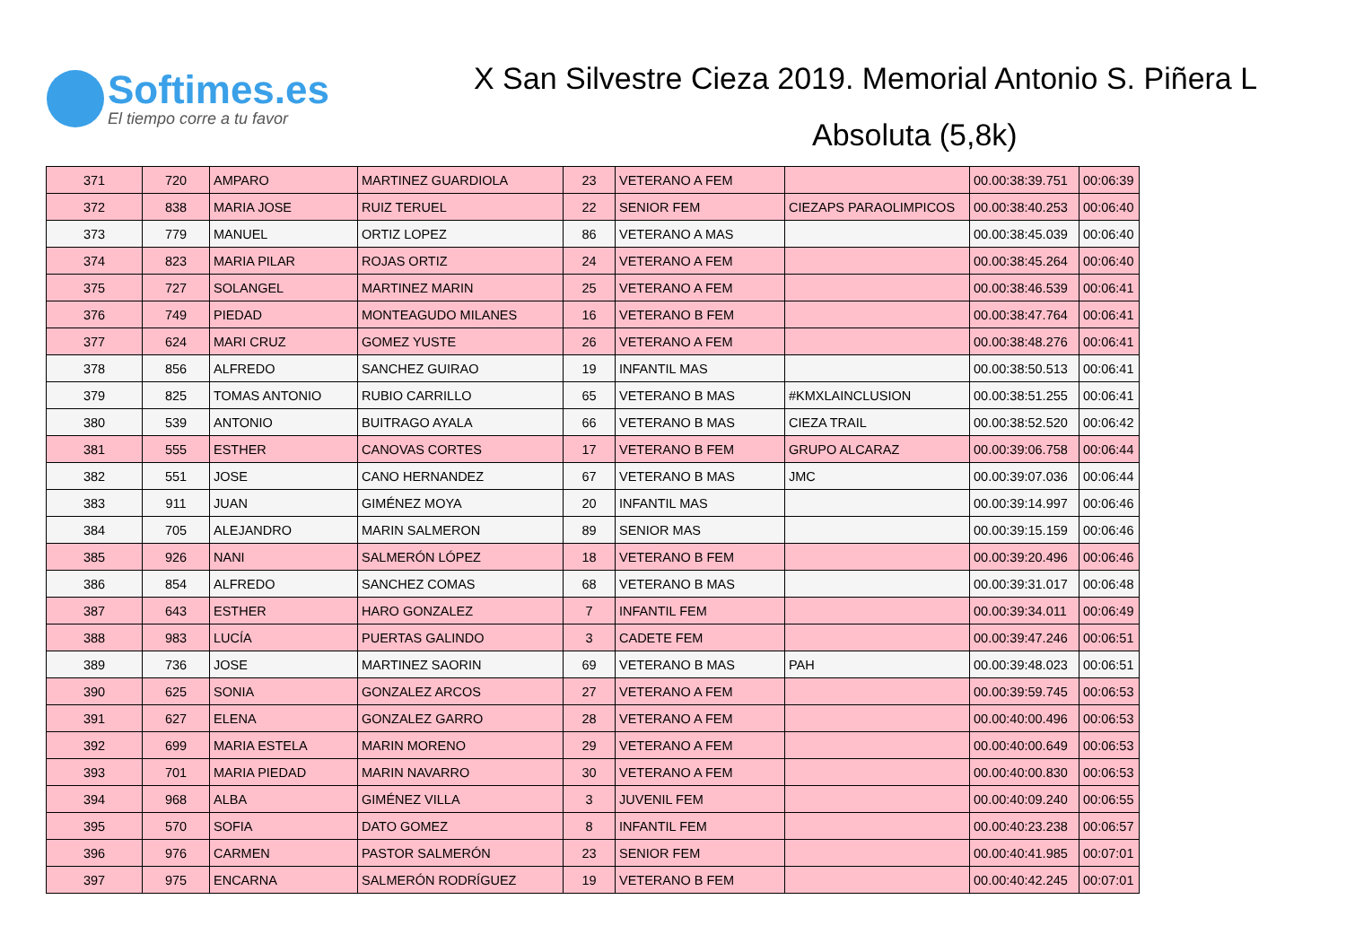Softimes.es
El tiempo corre a tu favor
X San Silvestre Cieza 2019. Memorial Antonio S. Piñera L
Absoluta (5,8k)
| 371 | 720 | AMPARO | MARTINEZ GUARDIOLA | 23 | VETERANO A FEM | | 00.00:38:39.751 | 00:06:39 |
| 372 | 838 | MARIA JOSE | RUIZ TERUEL | 22 | SENIOR FEM | CIEZAPS PARAOLIMPICOS | 00.00:38:40.253 | 00:06:40 |
| 373 | 779 | MANUEL | ORTIZ LOPEZ | 86 | VETERANO A MAS | | 00.00:38:45.039 | 00:06:40 |
| 374 | 823 | MARIA PILAR | ROJAS ORTIZ | 24 | VETERANO A FEM | | 00.00:38:45.264 | 00:06:40 |
| 375 | 727 | SOLANGEL | MARTINEZ MARIN | 25 | VETERANO A FEM | | 00.00:38:46.539 | 00:06:41 |
| 376 | 749 | PIEDAD | MONTEAGUDO MILANES | 16 | VETERANO B FEM | | 00.00:38:47.764 | 00:06:41 |
| 377 | 624 | MARI CRUZ | GOMEZ YUSTE | 26 | VETERANO A FEM | | 00.00:38:48.276 | 00:06:41 |
| 378 | 856 | ALFREDO | SANCHEZ GUIRAO | 19 | INFANTIL MAS | | 00.00:38:50.513 | 00:06:41 |
| 379 | 825 | TOMAS ANTONIO | RUBIO CARRILLO | 65 | VETERANO B MAS | #KMXLAINCLUSION | 00.00:38:51.255 | 00:06:41 |
| 380 | 539 | ANTONIO | BUITRAGO AYALA | 66 | VETERANO B MAS | CIEZA TRAIL | 00.00:38:52.520 | 00:06:42 |
| 381 | 555 | ESTHER | CANOVAS CORTES | 17 | VETERANO B FEM | GRUPO ALCARAZ | 00.00:39:06.758 | 00:06:44 |
| 382 | 551 | JOSE | CANO HERNANDEZ | 67 | VETERANO B MAS | JMC | 00.00:39:07.036 | 00:06:44 |
| 383 | 911 | JUAN | GIMÉNEZ MOYA | 20 | INFANTIL MAS | | 00.00:39:14.997 | 00:06:46 |
| 384 | 705 | ALEJANDRO | MARIN SALMERON | 89 | SENIOR MAS | | 00.00:39:15.159 | 00:06:46 |
| 385 | 926 | NANI | SALMERÓN LÓPEZ | 18 | VETERANO B FEM | | 00.00:39:20.496 | 00:06:46 |
| 386 | 854 | ALFREDO | SANCHEZ COMAS | 68 | VETERANO B MAS | | 00.00:39:31.017 | 00:06:48 |
| 387 | 643 | ESTHER | HARO GONZALEZ | 7 | INFANTIL FEM | | 00.00:39:34.011 | 00:06:49 |
| 388 | 983 | LUCÍA | PUERTAS GALINDO | 3 | CADETE FEM | | 00.00:39:47.246 | 00:06:51 |
| 389 | 736 | JOSE | MARTINEZ SAORIN | 69 | VETERANO B MAS | PAH | 00.00:39:48.023 | 00:06:51 |
| 390 | 625 | SONIA | GONZALEZ ARCOS | 27 | VETERANO A FEM | | 00.00:39:59.745 | 00:06:53 |
| 391 | 627 | ELENA | GONZALEZ GARRO | 28 | VETERANO A FEM | | 00.00:40:00.496 | 00:06:53 |
| 392 | 699 | MARIA ESTELA | MARIN MORENO | 29 | VETERANO A FEM | | 00.00:40:00.649 | 00:06:53 |
| 393 | 701 | MARIA PIEDAD | MARIN NAVARRO | 30 | VETERANO A FEM | | 00.00:40:00.830 | 00:06:53 |
| 394 | 968 | ALBA | GIMÉNEZ VILLA | 3 | JUVENIL FEM | | 00.00:40:09.240 | 00:06:55 |
| 395 | 570 | SOFIA | DATO GOMEZ | 8 | INFANTIL FEM | | 00.00:40:23.238 | 00:06:57 |
| 396 | 976 | CARMEN | PASTOR SALMERÓN | 23 | SENIOR FEM | | 00.00:40:41.985 | 00:07:01 |
| 397 | 975 | ENCARNA | SALMERÓN RODRÍGUEZ | 19 | VETERANO B FEM | | 00.00:40:42.245 | 00:07:01 |